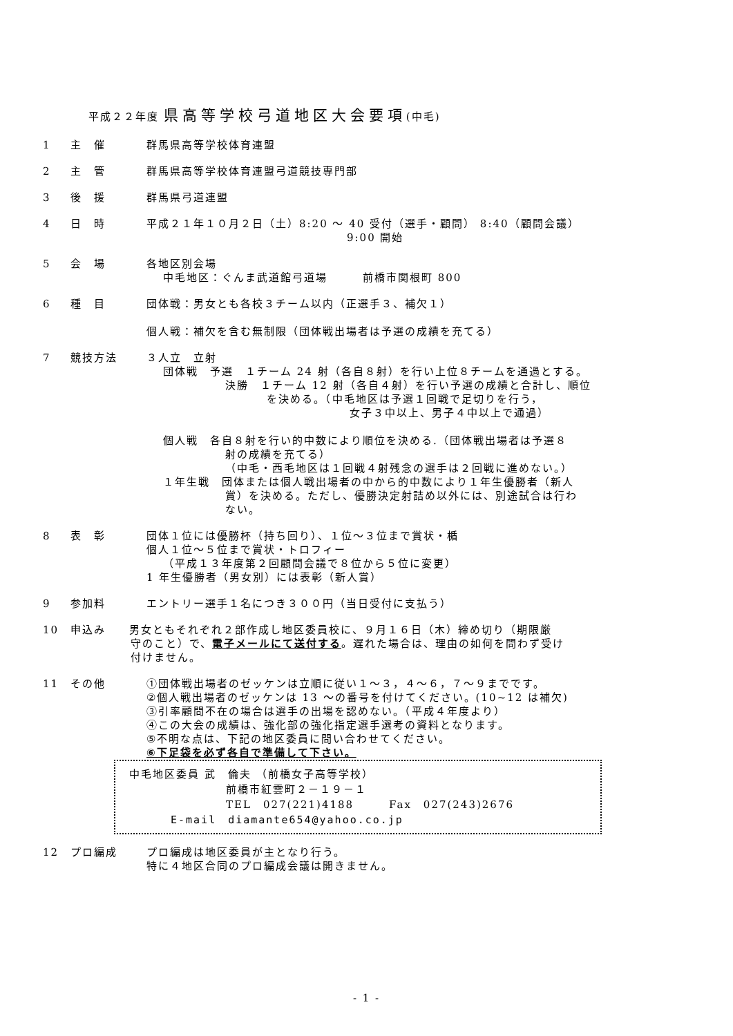平成２２年度 県高等学校弓道地区大会要項(中毛)
1 主　催 群馬県高等学校体育連盟
2 主　管 群馬県高等学校体育連盟弓道競技専門部
3 後　援 群馬県弓道連盟
4 日　時 平成２１年１０月２日（土）8:20 ～ 40 受付（選手・顧問） 8:40（顧問会議）
9:00 開始
5 会　場 各地区別会場
中毛地区：ぐんま武道館弓道場　　　前橋市関根町 800
6 種　目 団体戦：男女とも各校３チーム以内（正選手３、補欠１）
個人戦：補欠を含む無制限（団体戦出場者は予選の成績を充てる）
7 競技方法 ３人立　立射
団体戦　予選　１チーム 24 射（各自８射）を行い上位８チームを通過とする。
決勝　１チーム 12 射（各自４射）を行い予選の成績と合計し、順位
を決める。（中毛地区は予選１回戦で足切りを行う，
女子３中以上、男子４中以上で通過）
個人戦　各自８射を行い的中数により順位を決める.（団体戦出場者は予選８
射の成績を充てる）
（中毛・西毛地区は１回戦４射残念の選手は２回戦に進めない。）
１年生戦　団体または個人戦出場者の中から的中数により１年生優勝者（新人
賞）を決める。ただし、優勝決定射詰め以外には、別途試合は行わ
ない。
8 表　彰 団体１位には優勝杯（持ち回り）、１位～３位まで賞状・楯
個人１位～５位まで賞状・トロフィー
（平成１３年度第２回顧問会議で８位から５位に変更）
1 年生優勝者（男女別）には表彰（新人賞）
9 参加料 エントリー選手１名につき３００円（当日受付に支払う）
10 申込み　　男女ともそれぞれ２部作成し地区委員校に、９月１６日（木）締め切り（期限厳
守のこと）で、電子メールにて送付する。遅れた場合は、理由の如何を問わず受け
付けません。
11 その他 ①団体戦出場者のゼッケンは立順に従い１～３，４～６，７～９までです。
②個人戦出場者のゼッケンは 13 ～の番号を付けてください。(10~12 は補欠)
③引率顧問不在の場合は選手の出場を認めない。（平成４年度より）
④この大会の成績は、強化部の強化指定選手選考の資料となります。
⑤不明な点は、下記の地区委員に問い合わせてください。
⑥下足袋を必ず各自で準備して下さい。
中毛地区委員 武　倫夫 （前橋女子高等学校）
前橋市紅雲町２－１９－１
TEL　027(221)4188　　　Fax　027(243)2676
E-mail　diamante654@yahoo.co.jp
12 プロ編成 プロ編成は地区委員が主となり行う。
特に４地区合同のプロ編成会議は開きません。
- 1 -